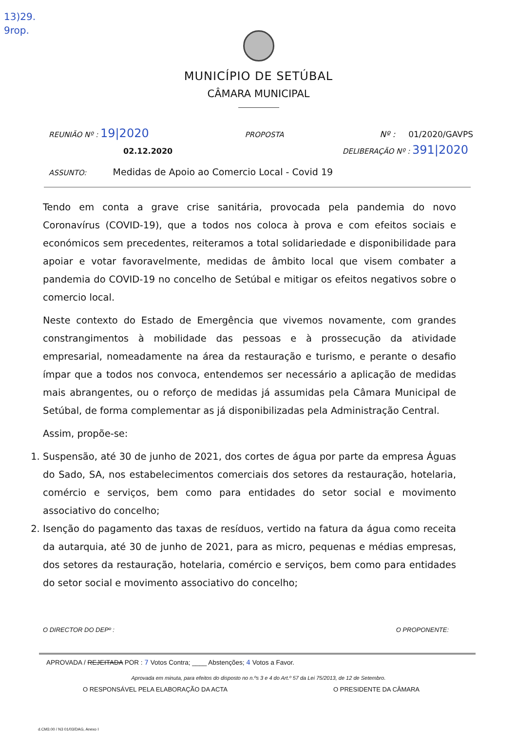13)29.
9rop.
MUNICÍPIO DE SETÚBAL
CÂMARA MUNICIPAL
REUNIÃO Nº : 19|2020 PROPOSTA Nº : 01/2020/GAVPS
02.12.2020 DELIBERAÇÃO Nº : 391|2020
ASSUNTO: Medidas de Apoio ao Comercio Local - Covid 19
Tendo em conta a grave crise sanitária, provocada pela pandemia do novo Coronavírus (COVID-19), que a todos nos coloca à prova e com efeitos sociais e económicos sem precedentes, reiteramos a total solidariedade e disponibilidade para apoiar e votar favoravelmente, medidas de âmbito local que visem combater a pandemia do COVID-19 no concelho de Setúbal e mitigar os efeitos negativos sobre o comercio local.
Neste contexto do Estado de Emergência que vivemos novamente, com grandes constrangimentos à mobilidade das pessoas e à prossecução da atividade empresarial, nomeadamente na área da restauração e turismo, e perante o desafio ímpar que a todos nos convoca, entendemos ser necessário a aplicação de medidas mais abrangentes, ou o reforço de medidas já assumidas pela Câmara Municipal de Setúbal, de forma complementar as já disponibilizadas pela Administração Central.
Assim, propõe-se:
1. Suspensão, até 30 de junho de 2021, dos cortes de água por parte da empresa Águas do Sado, SA, nos estabelecimentos comerciais dos setores da restauração, hotelaria, comércio e serviços, bem como para entidades do setor social e movimento associativo do concelho;
2. Isenção do pagamento das taxas de resíduos, vertido na fatura da água como receita da autarquia, até 30 de junho de 2021, para as micro, pequenas e médias empresas, dos setores da restauração, hotelaria, comércio e serviços, bem como para entidades do setor social e movimento associativo do concelho;
O DIRECTOR DO DEPº : O PROPONENTE:
APROVADA / REJEITADA POR : 7 Votos Contra; ____ Abstenções; 4 Votos a Favor.
Aprovada em minuta, para efeitos do disposto no n.ºs 3 e 4 do Art.º 57 da Lei 75/2013, de 12 de Setembro.
O RESPONSÁVEL PELA ELABORAÇÃO DA ACTA O PRESIDENTE DA CÂMARA
d.CM3.00 / N3 01/03/DAG, Anexo I